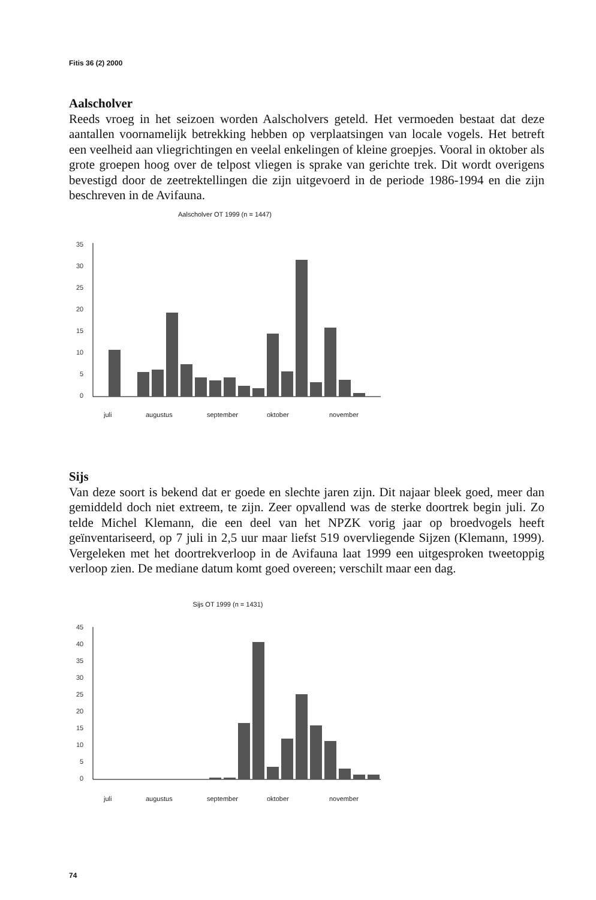Fitis 36 (2) 2000
Aalscholver
Reeds vroeg in het seizoen worden Aalscholvers geteld. Het vermoeden bestaat dat deze aantallen voornamelijk betrekking hebben op verplaatsingen van locale vogels. Het betreft een veelheid aan vliegrichtingen en veelal enkelingen of kleine groepjes. Vooral in oktober als grote groepen hoog over de telpost vliegen is sprake van gerichte trek. Dit wordt overigens bevestigd door de zeetrektellingen die zijn uitgevoerd in de periode 1986-1994 en die zijn beschreven in de Avifauna.
Aalscholver OT 1999 (n = 1447)
35
30
25
20
15
10
5
0
juli
augustus
september
oktober
november
Sijs
Van deze soort is bekend dat er goede en slechte jaren zijn. Dit najaar bleek goed, meer dan gemiddeld doch niet extreem, te zijn. Zeer opvallend was de sterke doortrek begin juli. Zo telde Michel Klemann, die een deel van het NPZK vorig jaar op broedvogels heeft geïnventariseerd, op 7 juli in 2,5 uur maar liefst 519 overvliegende Sijzen (Klemann, 1999). Vergeleken met het doortrekverloop in de Avifauna laat 1999 een uitgesproken tweetoppig verloop zien. De mediane datum komt goed overeen; verschilt maar een dag.
Sijs OT 1999 (n = 1431)
45
40
35
30
25
20
15
10
5
0
juli
augustus
september
oktober
november
74